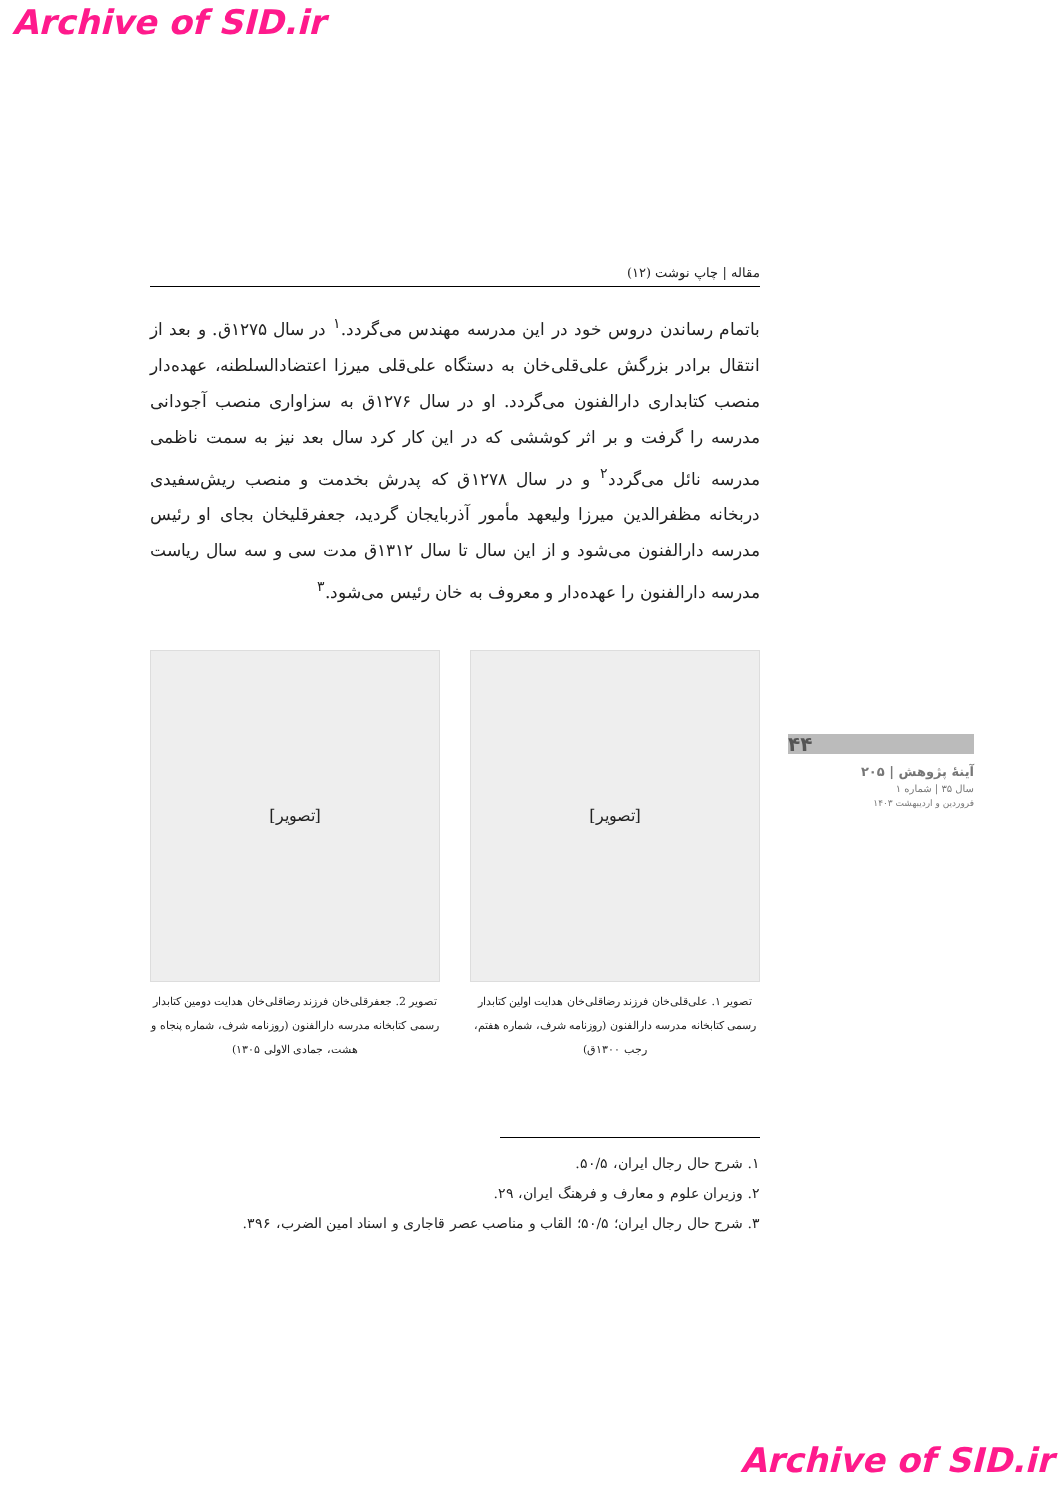Archive of SID.ir
مقاله | چاپ نوشت (۱۲)
باتمام رساندن دروس خود در این مدرسه مهندس می‌گردد.<sup>۱</sup> در سال ۱۲۷۵ق. و بعد از انتقال برادر بزرگش علی‌قلی‌خان به دستگاه علی‌قلی میرزا اعتضادالسلطنه، عهده‌دار منصب کتابداری دارالفنون می‌گردد. او در سال ۱۲۷۶ق به سزاواری منصب آجودانی مدرسه را گرفت و بر اثر کوششی که در این کار کرد سال بعد نیز به سمت ناظمی مدرسه نائل می‌گردد<sup>۲</sup> و در سال ۱۲۷۸ق که پدرش بخدمت و منصب ریش‌سفیدی دربخانه مظفرالدین میرزا ولیعهد مأمور آذربایجان گردید، جعفرقلیخان بجای او رئیس مدرسه دارالفنون می‌شود و از این سال تا سال ۱۳۱۲ق مدت سی و سه سال ریاست مدرسه دارالفنون را عهده‌دار و معروف به خان رئیس می‌شود.<sup>۳</sup>
[تصویر]
تصویر ۱. علی‌قلی‌خان فرزند رضاقلی‌خان هدایت اولین کتابدار رسمی کتابخانه مدرسه دارالفنون (روزنامه شرف، شماره هفتم، رجب ۱۳۰۰ق)
[تصویر]
تصویر 2. جعفرقلی‌خان فرزند رضاقلی‌خان هدایت دومین کتابدار رسمی کتابخانه مدرسه دارالفنون (روزنامه شرف، شماره پنجاه و هشت، جمادی الاولی ۱۳۰۵)
۱. شرح حال رجال ایران، ۵۰/۵.
۲. وزیران علوم و معارف و فرهنگ ایران، ۲۹.
۳. شرح حال رجال ایران؛ ۵۰/۵؛ القاب و مناصب عصر قاجاری و اسناد امین الضرب، ۳۹۶.
۴۴
آینهٔ پژوهش | ۲۰۵
سال ۳۵ | شماره ۱
فروردین و اردیبهشت ۱۴۰۳
Archive of SID.ir